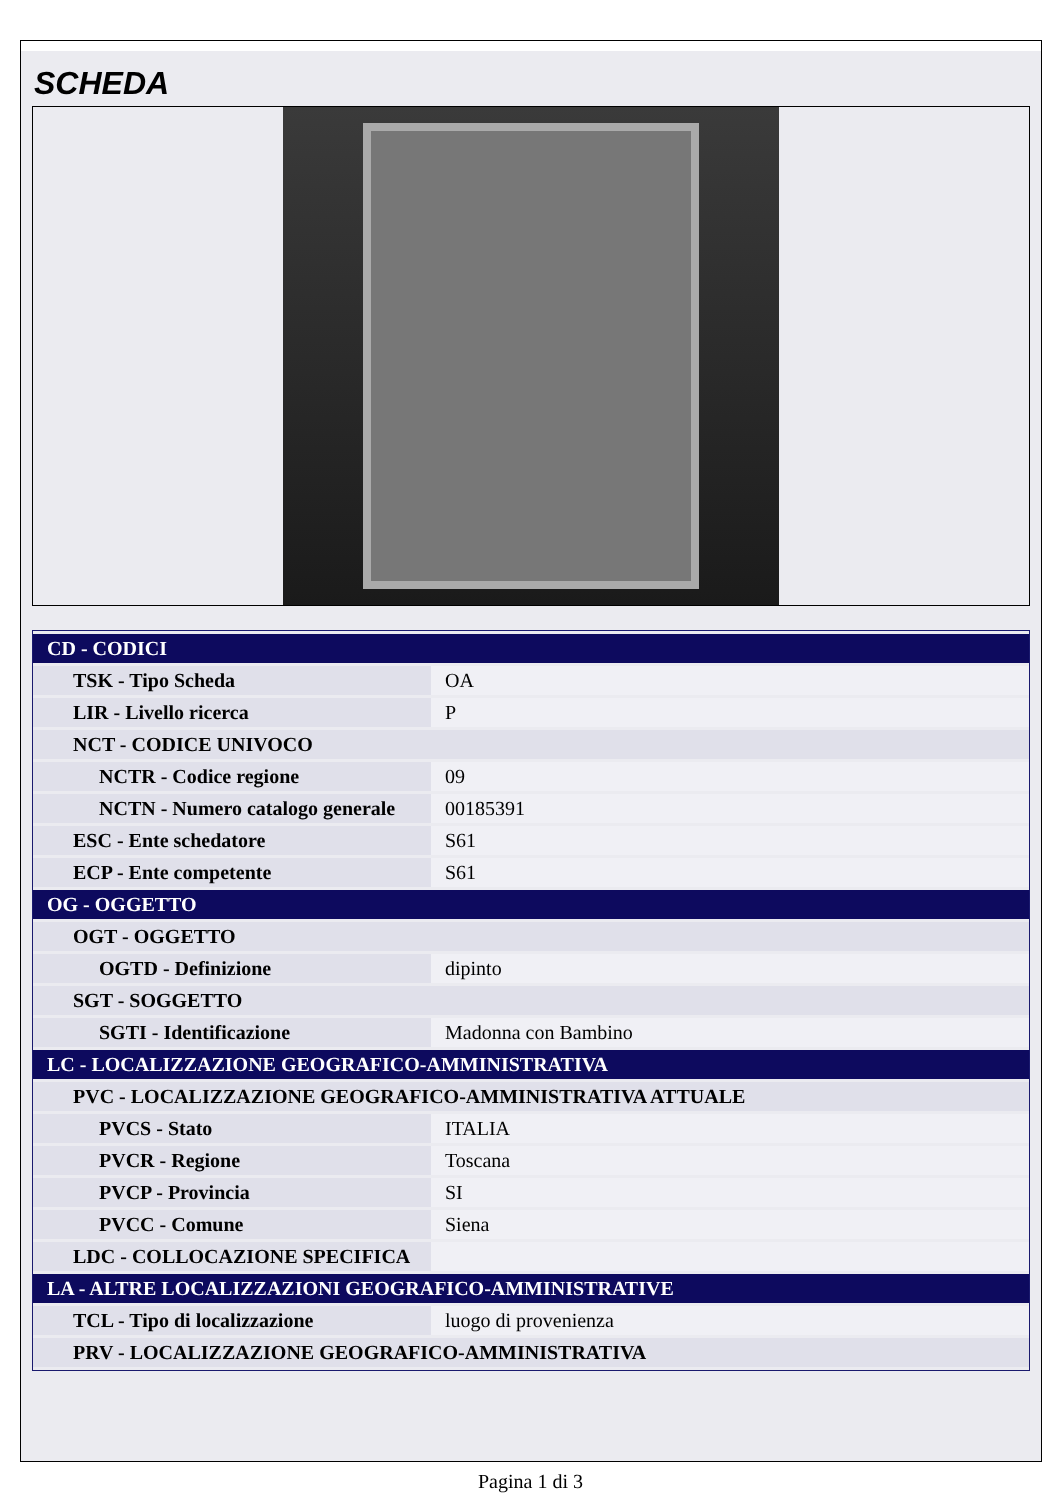SCHEDA
| CD - CODICI | |
| TSK - Tipo Scheda | OA |
| LIR - Livello ricerca | P |
| NCT - CODICE UNIVOCO | |
| NCTR - Codice regione | 09 |
| NCTN - Numero catalogo generale | 00185391 |
| ESC - Ente schedatore | S61 |
| ECP - Ente competente | S61 |
| OG - OGGETTO | |
| OGT - OGGETTO | |
| OGTD - Definizione | dipinto |
| SGT - SOGGETTO | |
| SGTI - Identificazione | Madonna con Bambino |
| LC - LOCALIZZAZIONE GEOGRAFICO-AMMINISTRATIVA | |
| PVC - LOCALIZZAZIONE GEOGRAFICO-AMMINISTRATIVA ATTUALE | |
| PVCS - Stato | ITALIA |
| PVCR - Regione | Toscana |
| PVCP - Provincia | SI |
| PVCC - Comune | Siena |
| LDC - COLLOCAZIONE SPECIFICA | |
| LA - ALTRE LOCALIZZAZIONI GEOGRAFICO-AMMINISTRATIVE | |
| TCL - Tipo di localizzazione | luogo di provenienza |
| PRV - LOCALIZZAZIONE GEOGRAFICO-AMMINISTRATIVA | |
Pagina 1 di 3